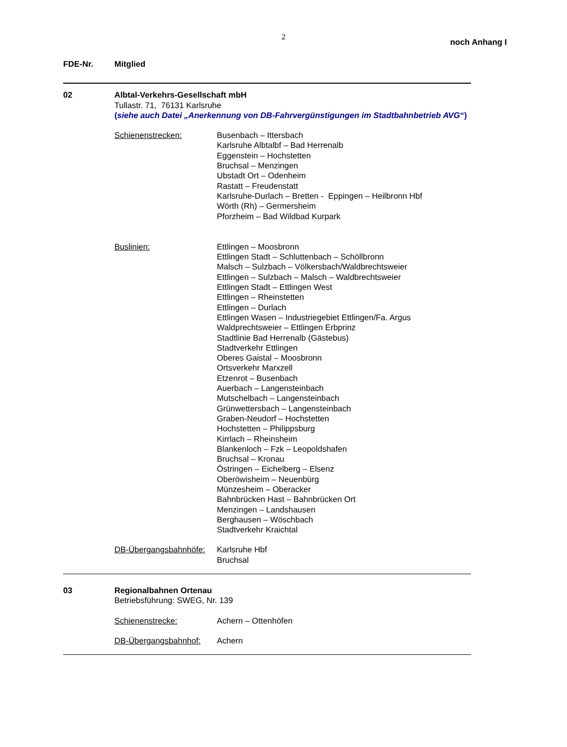2
noch Anhang I
FDE-Nr. Mitglied
02 Albtal-Verkehrs-Gesellschaft mbH
Tullastr. 71, 76131 Karlsruhe
(siehe auch Datei „Anerkennung von DB-Fahrvergünstigungen im Stadtbahnbetrieb AVG“)
Schienenstrecken: Busenbach – Ittersbach
Karlsruhe Albtalbf – Bad Herrenalb
Eggenstein – Hochstetten
Bruchsal – Menzingen
Ubstadt Ort – Odenheim
Rastatt – Freudenstatt
Karlsruhe-Durlach – Bretten - Eppingen – Heilbronn Hbf
Wörth (Rh) – Germersheim
Pforzheim – Bad Wildbad Kurpark
Buslinien: Ettlingen – Moosbronn
Ettlingen Stadt – Schluttenbach – Schöllbronn
Malsch – Sulzbach – Völkersbach/Waldbrechtsweier
Ettlingen – Sulzbach – Malsch – Waldbrechtsweier
Ettlingen Stadt – Ettlingen West
Ettlingen – Rheinstetten
Ettlingen – Durlach
Ettlingen Wasen – Industriegebiet Ettlingen/Fa. Argus
Waldprechtsweier – Ettlingen Erbprinz
Stadtlinie Bad Herrenalb (Gästebus)
Stadtverkehr Ettlingen
Oberes Gaistal – Moosbronn
Ortsverkehr Marxzell
Etzenrot – Busenbach
Auerbach – Langensteinbach
Mutschelbach – Langensteinbach
Grünwettersbach – Langensteinbach
Graben-Neudorf – Hochstetten
Hochstetten – Philippsburg
Kirrlach – Rheinsheim
Blankenloch – Fzk – Leopoldshafen
Bruchsal – Kronau
Östringen – Eichelberg – Elsenz
Oberöwisheim – Neuenbürg
Münzesheim – Oberacker
Bahnbrücken Hast – Bahnbrücken Ort
Menzingen – Landshausen
Berghausen – Wöschbach
Stadtverkehr Kraichtal
DB-Übergangsbahnhöfe:
Karlsruhe Hbf
Bruchsal
03 Regionalbahnen Ortenau
Betriebsführung: SWEG, Nr. 139
Schienenstrecke: Achern – Ottenhöfen
DB-Übergangsbahnhof: Achern